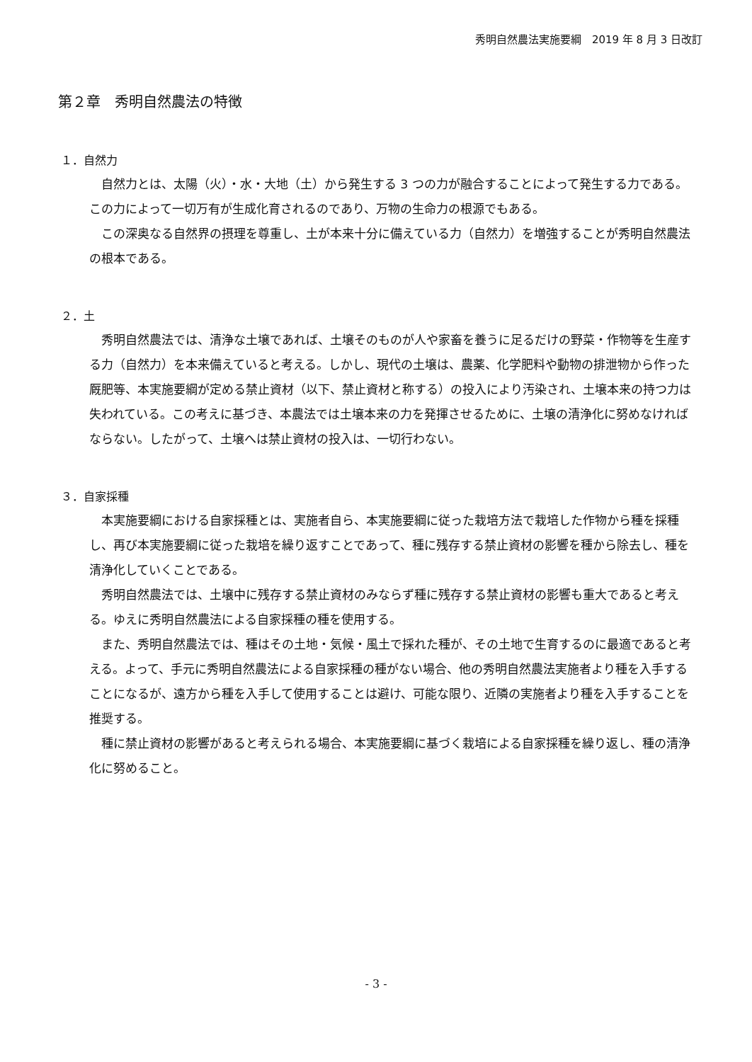秀明自然農法実施要綱　2019 年 8 月 3 日改訂
第２章　秀明自然農法の特徴
１．自然力
自然力とは、太陽（火）・水・大地（土）から発生する 3 つの力が融合することによって発生する力である。この力によって一切万有が生成化育されるのであり、万物の生命力の根源でもある。
この深奥なる自然界の摂理を尊重し、土が本来十分に備えている力（自然力）を増強することが秀明自然農法の根本である。
２．土
秀明自然農法では、清浄な土壌であれば、土壌そのものが人や家畜を養うに足るだけの野菜・作物等を生産する力（自然力）を本来備えていると考える。しかし、現代の土壌は、農薬、化学肥料や動物の排泄物から作った厩肥等、本実施要綱が定める禁止資材（以下、禁止資材と称する）の投入により汚染され、土壌本来の持つ力は失われている。この考えに基づき、本農法では土壌本来の力を発揮させるために、土壌の清浄化に努めなければならない。したがって、土壌へは禁止資材の投入は、一切行わない。
３．自家採種
本実施要綱における自家採種とは、実施者自ら、本実施要綱に従った栽培方法で栽培した作物から種を採種し、再び本実施要綱に従った栽培を繰り返すことであって、種に残存する禁止資材の影響を種から除去し、種を清浄化していくことである。
秀明自然農法では、土壌中に残存する禁止資材のみならず種に残存する禁止資材の影響も重大であると考える。ゆえに秀明自然農法による自家採種の種を使用する。
また、秀明自然農法では、種はその土地・気候・風土で採れた種が、その土地で生育するのに最適であると考える。よって、手元に秀明自然農法による自家採種の種がない場合、他の秀明自然農法実施者より種を入手することになるが、遠方から種を入手して使用することは避け、可能な限り、近隣の実施者より種を入手することを推奨する。
種に禁止資材の影響があると考えられる場合、本実施要綱に基づく栽培による自家採種を繰り返し、種の清浄化に努めること。
- 3 -